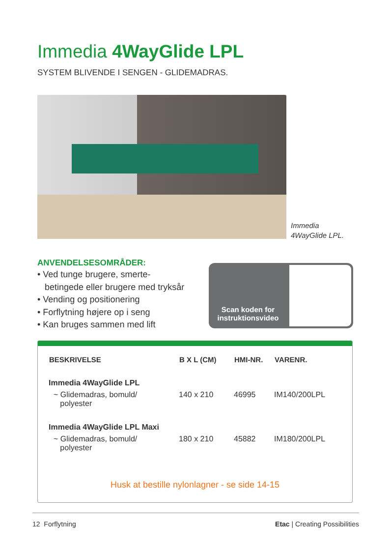Immedia 4WayGlide LPL
SYSTEM BLIVENDE I SENGEN - GLIDEMADRAS.
Immedia
4WayGlide LPL.
ANVENDELSESOMRÅDER:
• Ved tunge brugere, smerte-
betingede eller brugere med tryksår
• Vending og positionering
• Forflytning højere op i seng
• Kan bruges sammen med lift
Scan koden for
instruktionsvideo
| BESKRIVELSE | B X L (CM) | HMI-NR. | VARENR. |
| --- | --- | --- | --- |
| Immedia 4WayGlide LPL | | | |
| ~ Glidemadras, bomuld/ polyester | 140 x 210 | 46995 | IM140/200LPL |
| Immedia 4WayGlide LPL Maxi | | | |
| ~ Glidemadras, bomuld/ polyester | 180 x 210 | 45882 | IM180/200LPL |
Husk at bestille nylonlagner - se side 14-15
12 Forflytning Etac | Creating Possibilities